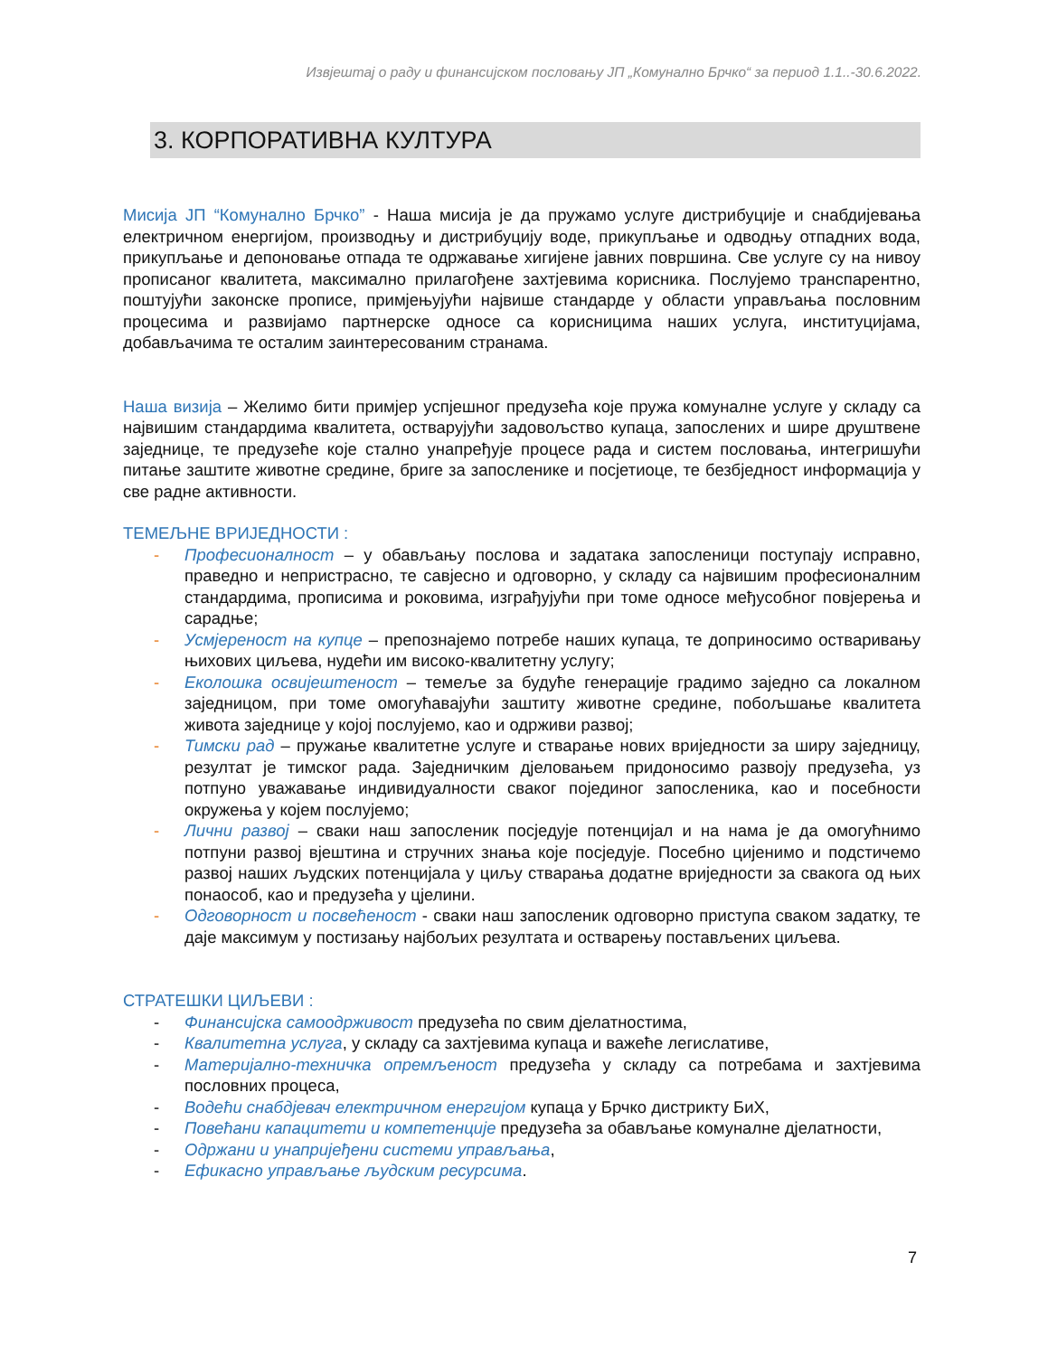Извјештај о раду и финансијском пословању ЈП „Комунално Брчко“ за период 1.1..-30.6.2022.
3. КОРПОРАТИВНА КУЛТУРА
Мисија ЈП “Комунално Брчко” - Наша мисија је да пружамо услуге дистрибуције и снабдијевања електричном енергијом, производњу и дистрибуцију воде, прикупљање и одводњу отпадних вода, прикупљање и депоновање отпада те одржавање хигијене јавних површина. Све услуге су на нивоу прописаног квалитета, максимално прилагођене захтјевима корисника. Послујемо транспарентно, поштујући законске прописе, примјењујући највише стандарде у области управљања пословним процесима и развијамо партнерске односе са корисницима наших услуга, институцијама, добављачима те осталим заинтересованим странама.
Наша визија – Желимо бити примјер успјешног предузећа које пружа комуналне услуге у складу са највишим стандардима квалитета, остварујући задовољство купаца, запослених и шире друштвене заједнице, те предузеће које стално унапређује процесе рада и систем пословања, интегришући питање заштите животне средине, бриге за запосленике и посјетиоце, те безбједност информација у све радне активности.
ТЕМЕЉНЕ ВРИЈЕДНОСТИ :
- Професионалност – у обављању послова и задатака запосленици поступају исправно, праведно и непристрасно, те савјесно и одговорно, у складу са највишим професионалним стандардима, прописима и роковима, изграђујући при томе односе међусобног повјерења и сарадње;
- Усмјереност на купце – препознајемо потребе наших купаца, те доприносимо остваривању њихових циљева, нудећи им високо-квалитетну услугу;
- Еколошка освијештеност – темеље за будуће генерације градимо заједно са локалном заједницом, при томе омогућавајући заштиту животне средине, побољшање квалитета живота заједнице у којој послујемо, као и одрживи развој;
- Тимски рад – пружање квалитетне услуге и стварање нових вриједности за ширу заједницу, резултат је тимског рада. Заједничким дјеловањем придоносимо развоју предузећа, уз потпуно уважавање индивидуалности сваког појединог запосленика, као и посебности окружења у којем послујемо;
- Лични развој – сваки наш запосленик посједује потенцијал и на нама је да омогућнимо потпуни развој вјештина и стручних знања које посједује. Посебно цијенимо и подстичемо развој наших људских потенцијала у циљу стварања додатне вриједности за свакога од њих понаособ, као и предузећа у цјелини.
- Одговорност и посвећеност - сваки наш запосленик одговорно приступа сваком задатку, те даје максимум у постизању најбољих резултата и остварењу постављених циљева.
СТРАТЕШКИ ЦИЉЕВИ :
- Финансијска самоодрживост предузећа по свим дјелатностима,
- Квалитетна услуга, у складу са захтјевима купаца и важеће легислативе,
- Материјално-техничка опремљеност предузећа у складу са потребама и захтјевима пословних процеса,
- Водећи снабдјевач електричном енергијом купаца у Брчко дистрикту БиХ,
- Повећани капацитети и компетенције предузећа за обављање комуналне дјелатности,
- Одржани и унапријеђени системи управљања,
- Ефикасно управљање људским ресурсима.
7